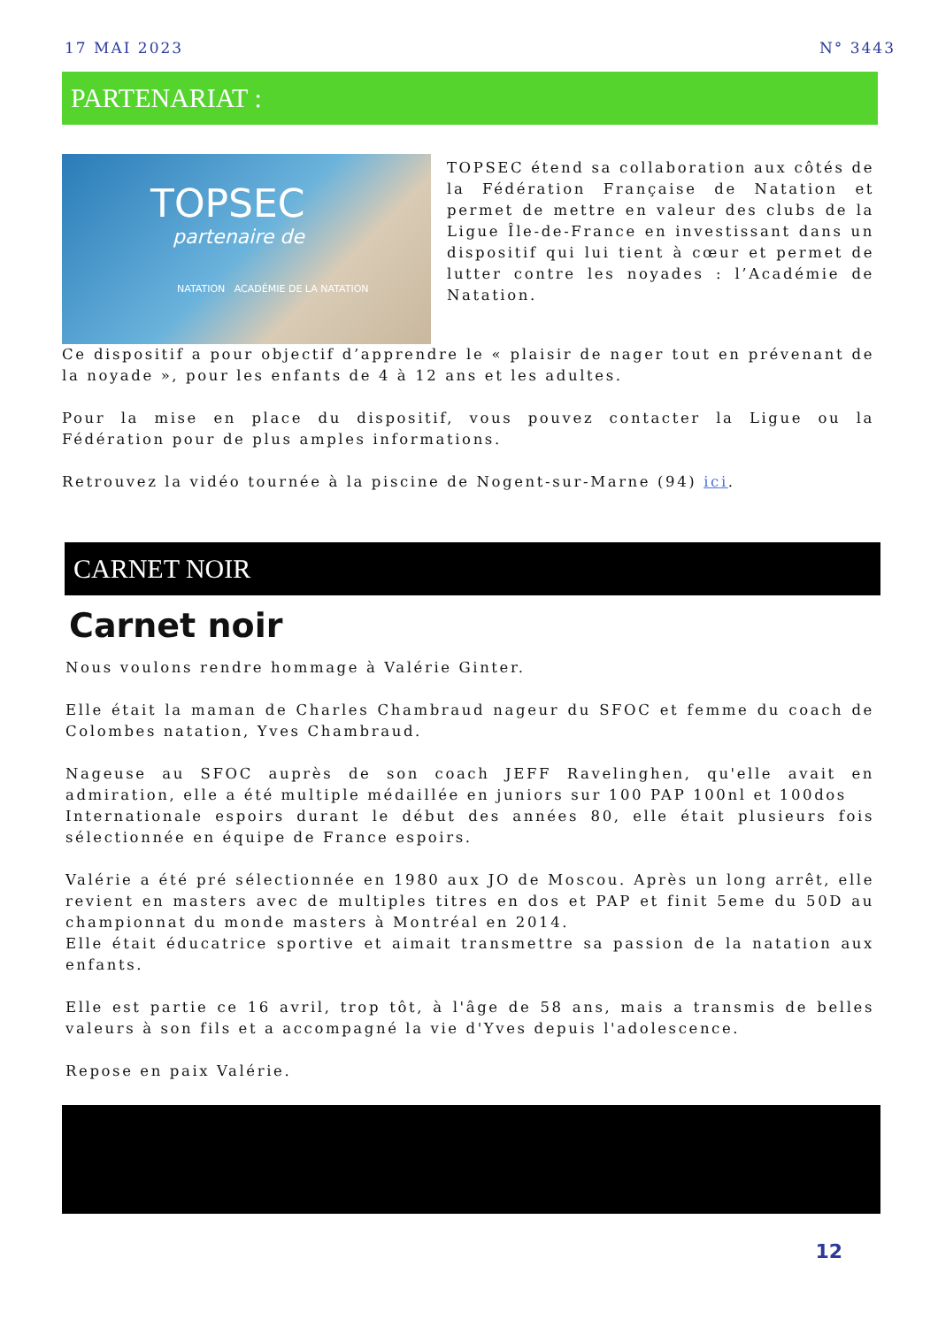17 MAI 2023 N° 3443
PARTENARIAT :
TOPSEC
partenaire de
NATATION ACADÉMIE DE LA NATATION
TOPSEC étend sa collaboration aux côtés de la Fédération Française de Natation et permet de mettre en valeur des clubs de la Ligue Île-de-France en investissant dans un dispositif qui lui tient à cœur et permet de lutter contre les noyades : l’Académie de Natation.
Ce dispositif a pour objectif d’apprendre le « plaisir de nager tout en prévenant de la noyade », pour les enfants de 4 à 12 ans et les adultes.
Pour la mise en place du dispositif, vous pouvez contacter la Ligue ou la Fédération pour de plus amples informations.
Retrouvez la vidéo tournée à la piscine de Nogent-sur-Marne (94) ici.
CARNET NOIR
Carnet noir
Nous voulons rendre hommage à Valérie Ginter.
Elle était la maman de Charles Chambraud nageur du SFOC et femme du coach de Colombes natation, Yves Chambraud.
Nageuse au SFOC auprès de son coach JEFF Ravelinghen, qu'elle avait en admiration, elle a été multiple médaillée en juniors sur 100 PAP 100nl et 100dos
Internationale espoirs durant le début des années 80, elle était plusieurs fois sélectionnée en équipe de France espoirs.
Valérie a été pré sélectionnée en 1980 aux JO de Moscou. Après un long arrêt, elle revient en masters avec de multiples titres en dos et PAP et finit 5eme du 50D au championnat du monde masters à Montréal en 2014.
Elle était éducatrice sportive et aimait transmettre sa passion de la natation aux enfants.
Elle est partie ce 16 avril, trop tôt, à l'âge de 58 ans, mais a transmis de belles valeurs à son fils et a accompagné la vie d'Yves depuis l'adolescence.
Repose en paix Valérie.
12